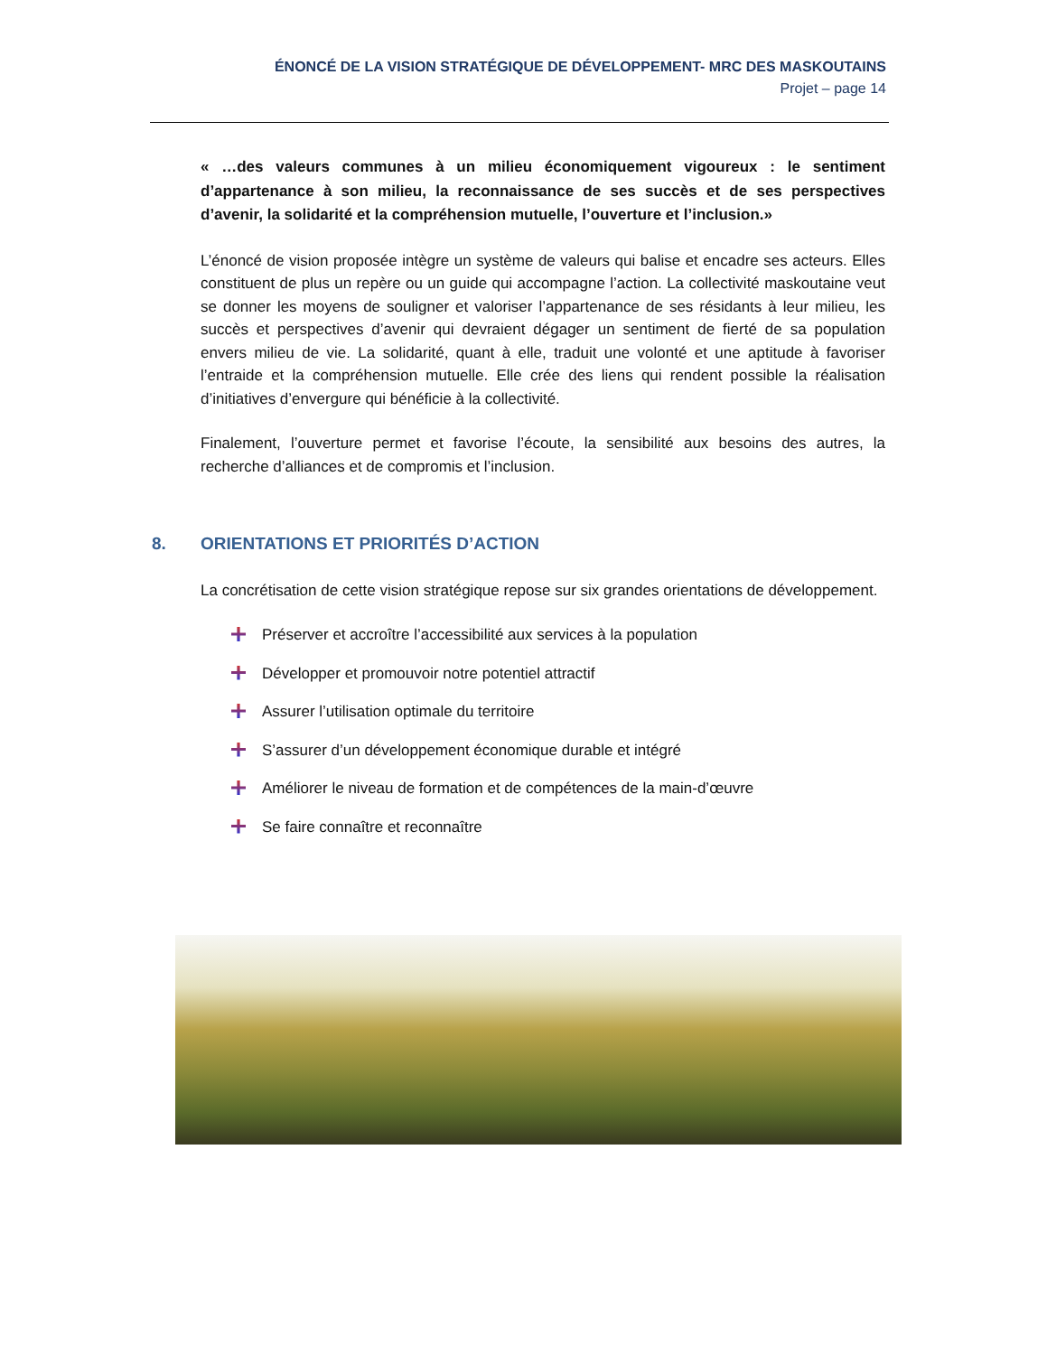ÉNONCÉ DE LA VISION STRATÉGIQUE DE DÉVELOPPEMENT- MRC DES MASKOUTAINS
Projet – page 14
« …des valeurs communes à un milieu économiquement vigoureux : le sentiment d’appartenance à son milieu, la reconnaissance de ses succès et de ses perspectives d’avenir, la solidarité et la compréhension mutuelle, l’ouverture et l’inclusion.»
L’énoncé de vision proposée intègre un système de valeurs qui balise et encadre ses acteurs. Elles constituent de plus un repère ou un guide qui accompagne l’action. La collectivité maskoutaine veut se donner les moyens de souligner et valoriser l’appartenance de ses résidants à leur milieu, les succès et perspectives d’avenir qui devraient dégager un sentiment de fierté de sa population envers milieu de vie. La solidarité, quant à elle, traduit une volonté et une aptitude à favoriser l’entraide et la compréhension mutuelle. Elle crée des liens qui rendent possible la réalisation d’initiatives d’envergure qui bénéficie à la collectivité.
Finalement, l’ouverture permet et favorise l’écoute, la sensibilité aux besoins des autres, la recherche d’alliances et de compromis et l’inclusion.
8. ORIENTATIONS ET PRIORITÉS D’ACTION
La concrétisation de cette vision stratégique repose sur six grandes orientations de développement.
Préserver et accroître l’accessibilité aux services à la population
Développer et promouvoir notre potentiel attractif
Assurer l’utilisation optimale du territoire
S’assurer d’un développement économique durable et intégré
Améliorer le niveau de formation et de compétences de la main-d’œuvre
Se faire connaître et reconnaître